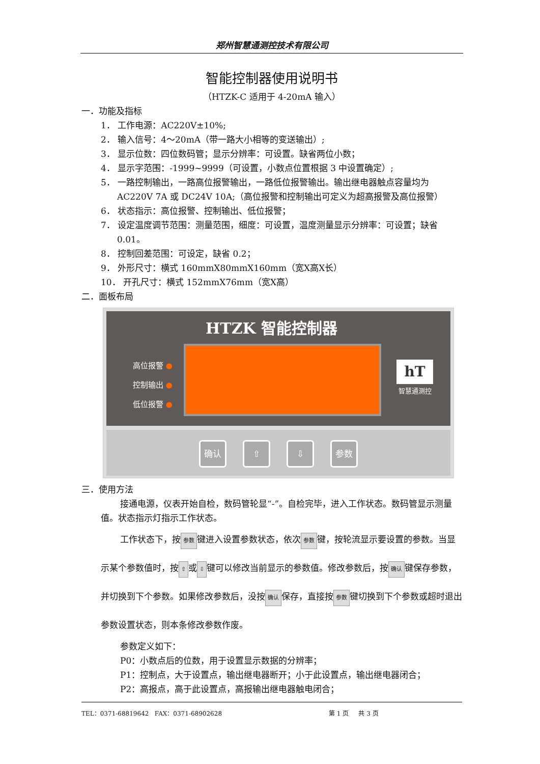郑州智慧通测控技术有限公司
智能控制器使用说明书
（HTZK-C 适用于 4-20mA 输入）
一．功能及指标
1． 工作电源：AC220V±10%;
2． 输入信号：4～20mA（带一路大小相等的变送输出）;
3． 显示位数：四位数码管；显示分辨率：可设置。缺省两位小数；
4． 显示字范围：-1999~9999（可设置，小数点位置根据 3 中设置确定）;
5． 一路控制输出，一路高位报警输出，一路低位报警输出。输出继电器触点容量均为 AC220V 7A 或 DC24V 10A;（高位报警和控制输出可定义为超高报警及高位报警）
6． 状态指示：高位报警、控制输出、低位报警；
7． 设定温度调节范围：测量范围，细度：可设置，温度测量显示分辨率：可设置；缺省 0.01。
8． 控制回差范围：可设定，缺省 0.2；
9． 外形尺寸：横式 160mmX80mmX160mm（宽X高X长）
10． 开孔尺寸：横式 152mmX76mm（宽X高）
二．面板布局
HTZK 智能控制器
高位报警 ●
控制输出 ●
低位报警 ●
hT
智慧通测控
确认 ⇧ ⇩ 参数
三．使用方法
接通电源，仪表开始自检，数码管轮显“-”。自检完毕，进入工作状态。数码管显示测量值。状态指示灯指示工作状态。
工作状态下，按 参数 键进入设置参数状态，依次 参数 键，按轮流显示要设置的参数。当显示某个参数值时，按 ⇧ 或 ⇩ 键可以修改当前显示的参数值。修改参数后，按 确认 键保存参数，并切换到下个参数。如果修改参数后，没按 确认 保存，直接按 参数 键切换到下个参数或超时退出参数设置状态，则本条修改参数作废。
参数定义如下：
P0：小数点后的位数，用于设置显示数据的分辨率；
P1：控制点，大于设置点，输出继电器断开；小于此设置点，输出继电器闭合；
P2：高报点，高于此设置点，高报输出继电器触电闭合；
TEL：0371-68819642 FAX：0371-68902628 第 1 页 共 3 页